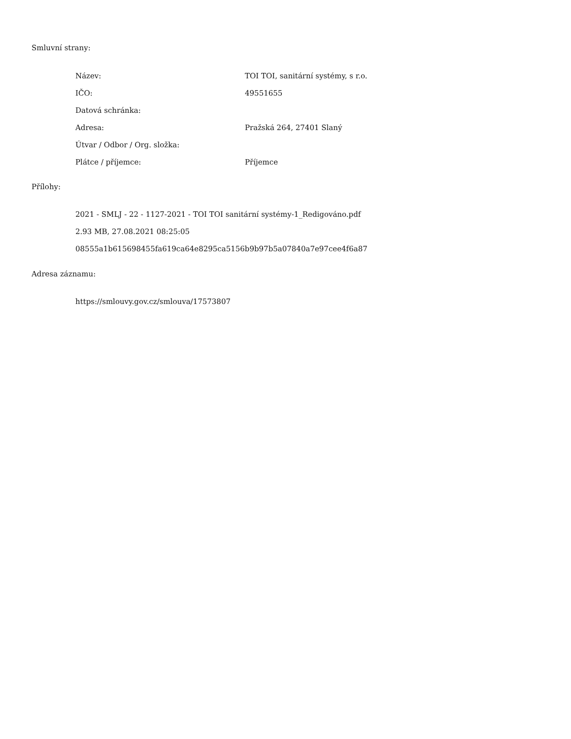Smluvní strany:
| Název: | TOI TOI, sanitární systémy, s r.o. |
| IČO: | 49551655 |
| Datová schránka: | |
| Adresa: | Pražská 264, 27401 Slaný |
| Útvar / Odbor / Org. složka: | |
| Plátce / příjemce: | Příjemce |
Přílohy:
2021 - SMLJ - 22 - 1127-2021 - TOI TOI sanitární systémy-1_Redigováno.pdf
2.93 MB, 27.08.2021 08:25:05
08555a1b615698455fa619ca64e8295ca5156b9b97b5a07840a7e97cee4f6a87
Adresa záznamu:
https://smlouvy.gov.cz/smlouva/17573807